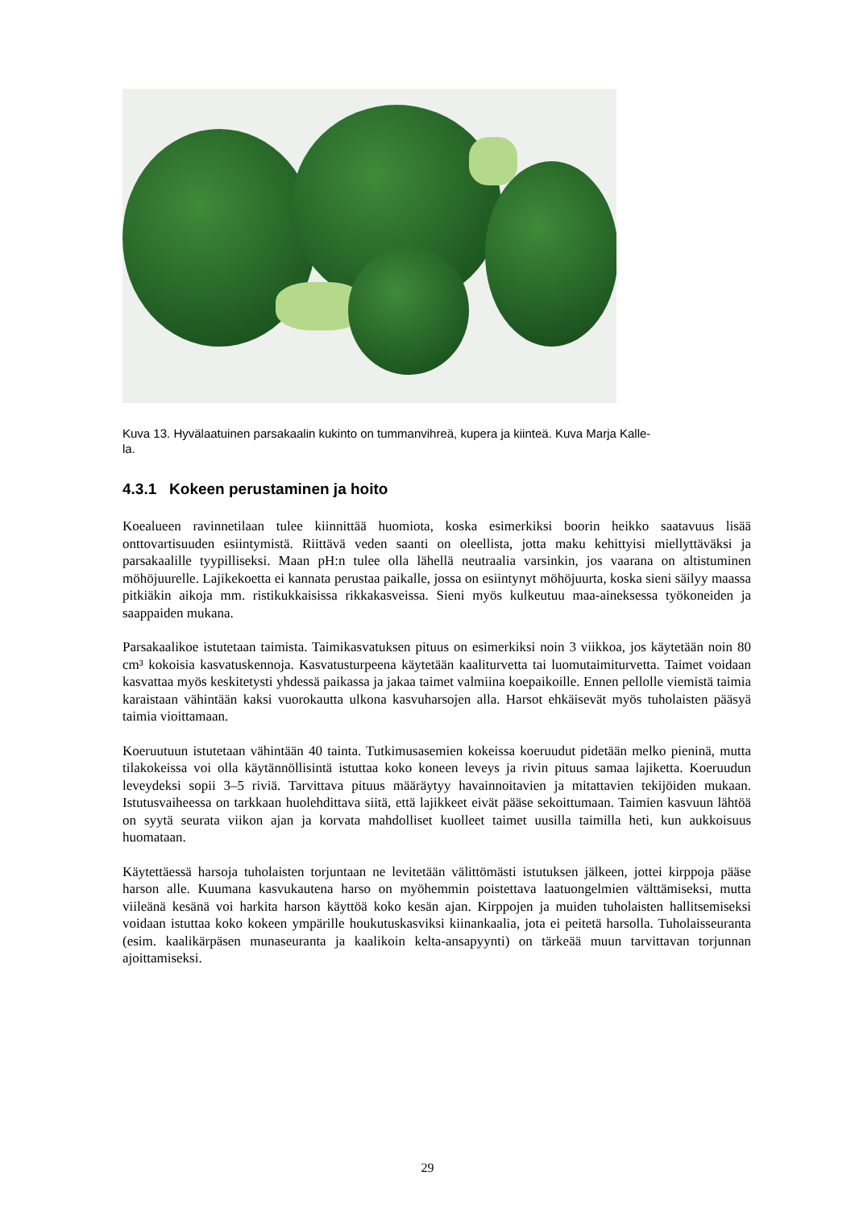Kuva 13. Hyvälaatuinen parsakaalin kukinto on tummanvihreä, kupera ja kiinteä. Kuva Marja Kalle-
la.
4.3.1 Kokeen perustaminen ja hoito
Koealueen ravinnetilaan tulee kiinnittää huomiota, koska esimerkiksi boorin heikko saatavuus lisää onttovartisuuden esiintymistä. Riittävä veden saanti on oleellista, jotta maku kehittyisi miellyttäväksi ja parsakaalille tyypilliseksi. Maan pH:n tulee olla lähellä neutraalia varsinkin, jos vaarana on altistuminen möhöjuurelle. Lajikekoetta ei kannata perustaa paikalle, jossa on esiintynyt möhöjuurta, koska sieni säilyy maassa pitkiäkin aikoja mm. ristikukkaisissa rikkakasveissa. Sieni myös kulkeutuu maa-aineksessa työkoneiden ja saappaiden mukana.
Parsakaalikoe istutetaan taimista. Taimikasvatuksen pituus on esimerkiksi noin 3 viikkoa, jos käytetään noin 80 cm³ kokoisia kasvatuskennoja. Kasvatusturpeena käytetään kaaliturvetta tai luomutaimiturvetta. Taimet voidaan kasvattaa myös keskitetysti yhdessä paikassa ja jakaa taimet valmiina koepaikoille. Ennen pellolle viemistä taimia karaistaan vähintään kaksi vuorokautta ulkona kasvuharsojen alla. Harsot ehkäisevät myös tuholaisten pääsyä taimia vioittamaan.
Koeruutuun istutetaan vähintään 40 tainta. Tutkimusasemien kokeissa koeruudut pidetään melko pieninä, mutta tilakokeissa voi olla käytännöllisintä istuttaa koko koneen leveys ja rivin pituus samaa lajiketta. Koeruudun leveydeksi sopii 3–5 riviä. Tarvittava pituus määräytyy havainnoitavien ja mitattavien tekijöiden mukaan. Istutusvaiheessa on tarkkaan huolehdittava siitä, että lajikkeet eivät pääse sekoittumaan. Taimien kasvuun lähtöä on syytä seurata viikon ajan ja korvata mahdolliset kuolleet taimet uusilla taimilla heti, kun aukkoisuus huomataan.
Käytettäessä harsoja tuholaisten torjuntaan ne levitetään välittömästi istutuksen jälkeen, jottei kirppoja pääse harson alle. Kuumana kasvukautena harso on myöhemmin poistettava laatuongelmien välttämiseksi, mutta viileänä kesänä voi harkita harson käyttöä koko kesän ajan. Kirppojen ja muiden tuholaisten hallitsemiseksi voidaan istuttaa koko kokeen ympärille houkutuskasviksi kiinankaalia, jota ei peitetä harsolla. Tuholaisseuranta (esim. kaalikärpäsen munaseuranta ja kaalikoin kelta-ansapyynti) on tärkeää muun tarvittavan torjunnan ajoittamiseksi.
29